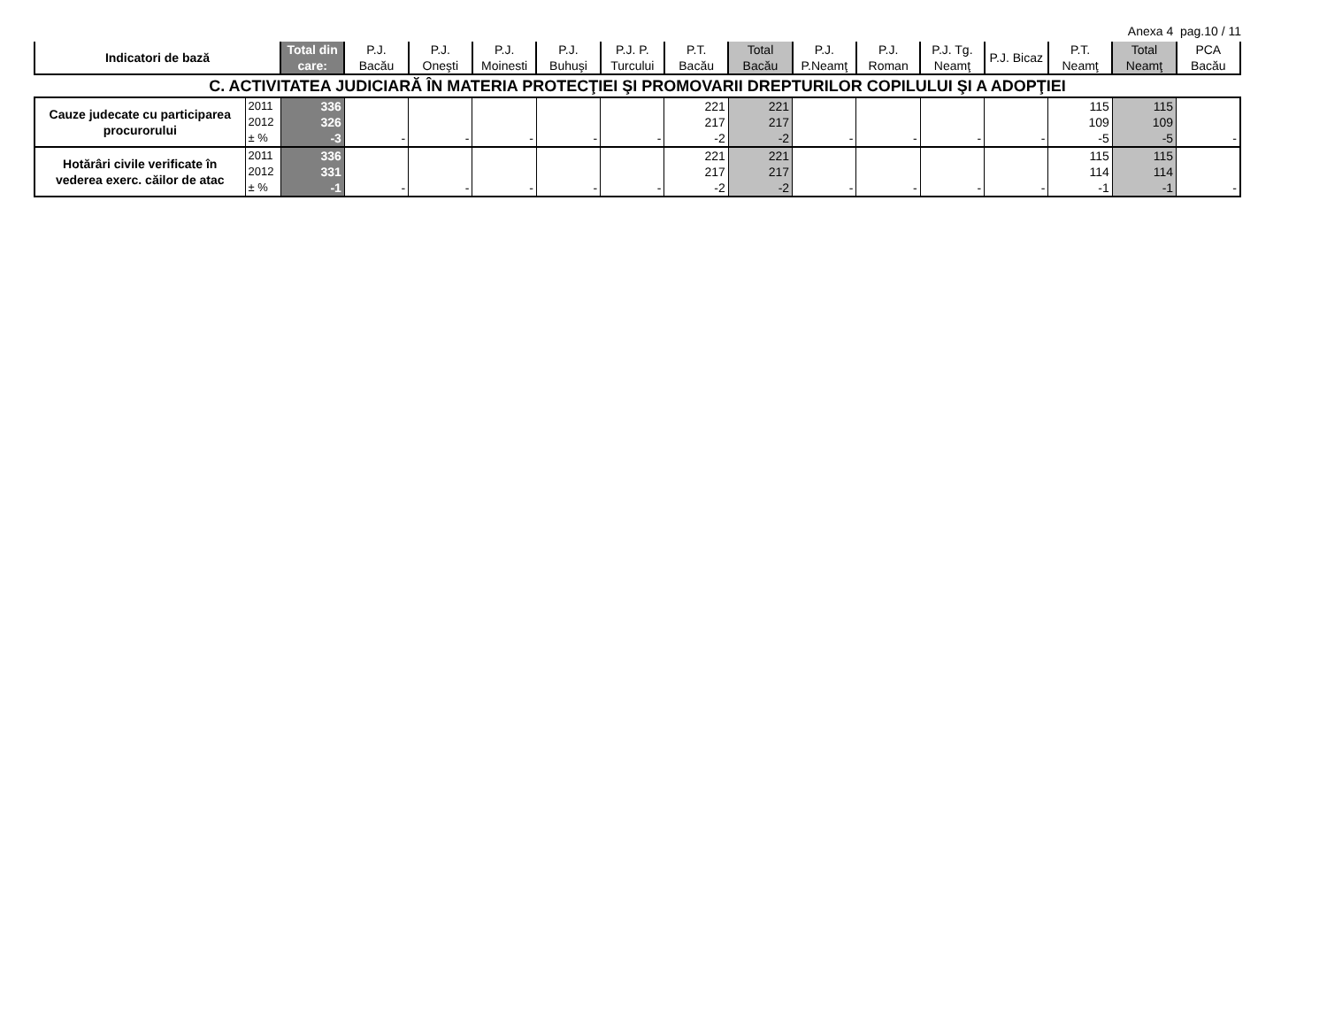Anexa 4 pag.10 / 11
| Indicatori de bază | | Total din care: | P.J. Bacău | P.J. Oneşti | P.J. Moinesti | P.J. Buhuşi | P.J. P. Turcului | P.T. Bacău | Total Bacău | P.J. P.Neamţ | P.J. Roman | P.J. Tg. Neamţ | P.J. Bicaz | P.T. Neamţ | Total Neamţ | PCA Bacău |
| --- | --- | --- | --- | --- | --- | --- | --- | --- | --- | --- | --- | --- | --- | --- | --- | --- |
| C. ACTIVITATEA JUDICIARĂ ÎN MATERIA PROTECŢIEI ŞI PROMOVARII DREPTURILOR COPILULUI ŞI A ADOPŢIEI | | | | | | | | | | | | | | | | |
| Cauze judecate cu participarea procurorului | 2011 | 336 | | | | | | 221 | 221 | | | | | 115 | 115 | |
| | 2012 | 326 | | | | | | 217 | 217 | | | | | 109 | 109 | |
| | ± % | -3 | - | - | - | - | - | -2 | -2 | - | - | - | - | -5 | -5 | - |
| Hotărâri civile verificate în vederea exerc. căilor de atac | 2011 | 336 | | | | | | 221 | 221 | | | | | 115 | 115 | |
| | 2012 | 331 | | | | | | 217 | 217 | | | | | 114 | 114 | |
| | ± % | -1 | - | - | - | - | - | -2 | -2 | - | - | - | - | -1 | -1 | - |